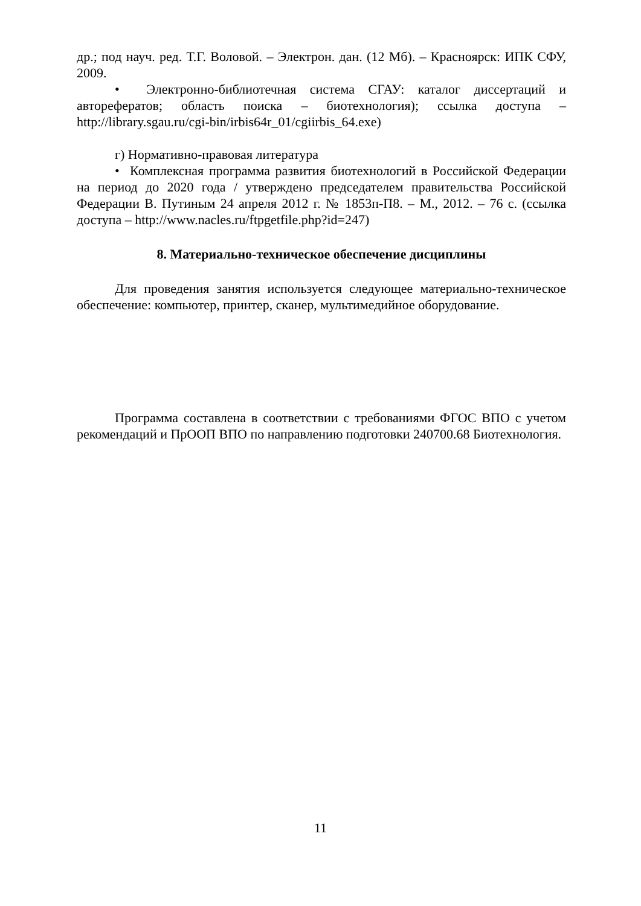др.; под науч. ред. Т.Г. Воловой. – Электрон. дан. (12 Мб). – Красноярск: ИПК СФУ, 2009.
• Электронно-библиотечная система СГАУ: каталог диссертаций и авторефератов; область поиска – биотехнология); ссылка доступа – http://library.sgau.ru/cgi-bin/irbis64r_01/cgiirbis_64.exe)
г) Нормативно-правовая литература
• Комплексная программа развития биотехнологий в Российской Федерации на период до 2020 года / утверждено председателем правительства Российской Федерации В. Путиным 24 апреля 2012 г. № 1853п-П8. – М., 2012. – 76 с. (ссылка доступа – http://www.nacles.ru/ftpgetfile.php?id=247)
8. Материально-техническое обеспечение дисциплины
Для проведения занятия используется следующее материально-техническое обеспечение: компьютер, принтер, сканер, мультимедийное оборудование.
Программа составлена в соответствии с требованиями ФГОС ВПО с учетом рекомендаций и ПрООП ВПО по направлению подготовки 240700.68 Биотехнология.
11